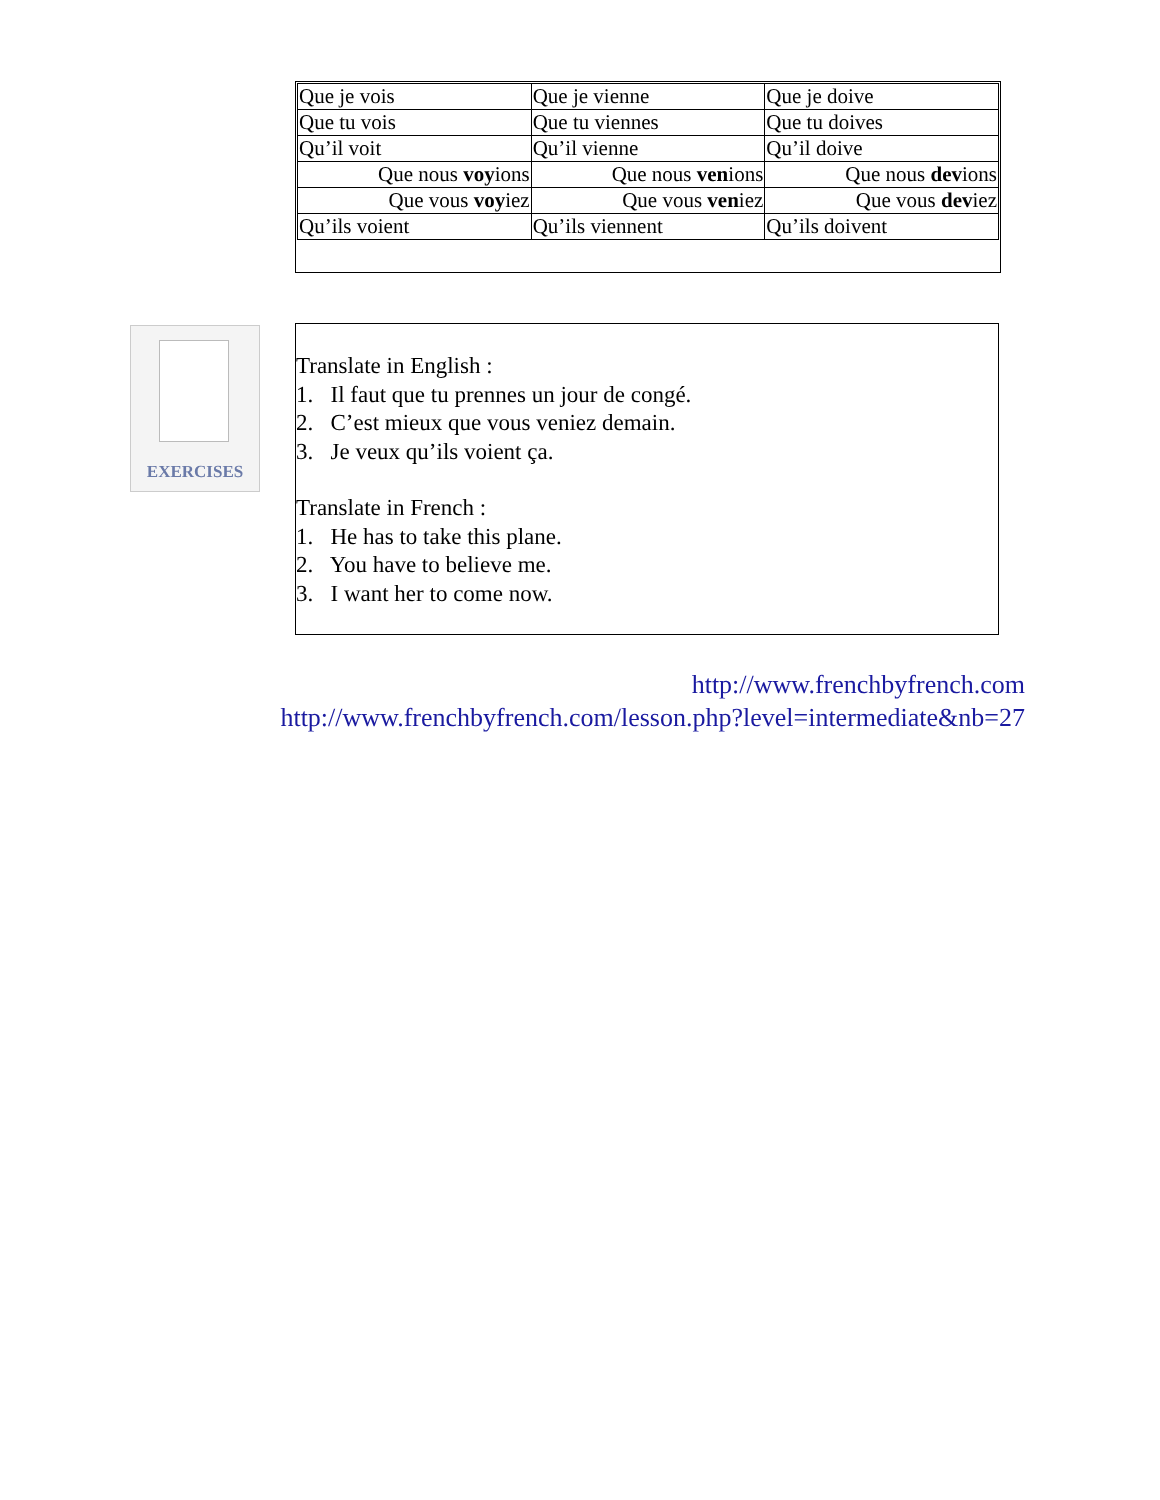| Que je vois | Que je vienne | Que je doive |
| Que tu vois | Que tu viennes | Que tu doives |
| Qu’il voit | Qu’il vienne | Qu’il doive |
| Que nous voy ions | Que nous ven ions | Que nous dev ions |
| Que vous voy iez | Que vous ven iez | Que vous dev iez |
| Qu’ils voient | Qu’ils viennent | Qu’ils doivent |
EXERCISES
Translate in English :
1. Il faut que tu prennes un jour de congé.
2. C’est mieux que vous veniez demain.
3. Je veux qu’ils voient ça.
Translate in French :
1. He has to take this plane.
2. You have to believe me.
3. I want her to come now.
http://www.frenchbyfrench.com
http://www.frenchbyfrench.com/lesson.php?level=intermediate&nb=27